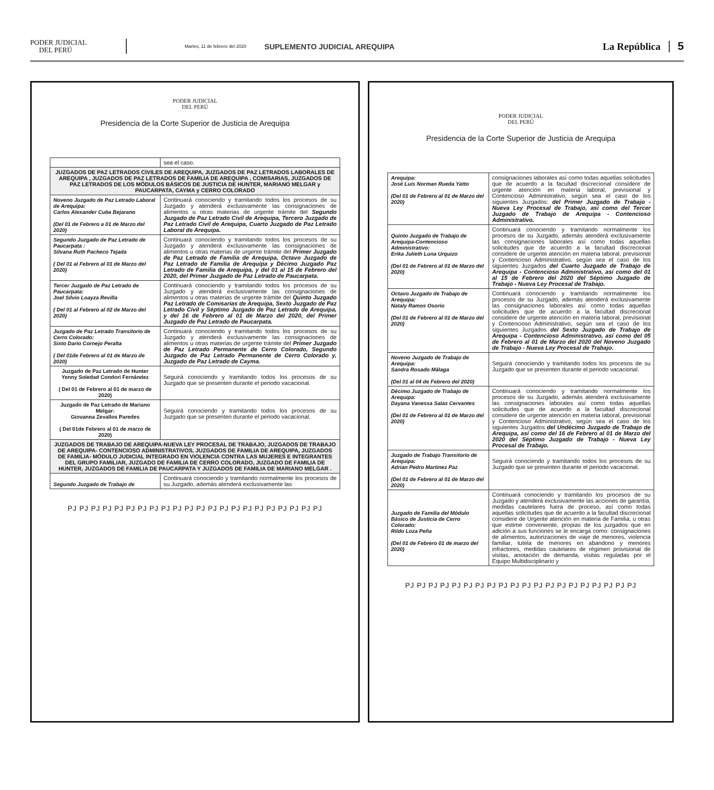PODER JUDICIAL
DEL PERÚ
Martes, 11 de febrero del 2020
SUPLEMENTO JUDICIAL AREQUIPA
La República 5
PODER JUDICIAL
DEL PERÚ
Presidencia de la Corte Superior de Justicia de Arequipa
| | sea el caso. |
| JUZGADOS DE PAZ LETRADOS CIVILES DE AREQUIPA, JUZGADOS DE PAZ LETRADOS LABORALES DE AREQUIPA , JUZGADOS DE PAZ LETRADOS DE FAMILIA DE AREQUIPA , COMISARIAS, JUZGADOS DE PAZ LETRADOS DE LOS MÓDULOS BÁSICOS DE JUSTICIA DE HUNTER, MARIANO MELGAR y PAUCARPATA, CAYMA y CERRO COLORADO | |
| Noveno Juzgado de Paz Letrado Laboral de Arequipa: Carlos Alexander Cuba Bejarano (Del 01 de Febrero a 01 de Marzo del 2020) | Continuará conociendo y tramitando todos los procesos de su Juzgado y atenderá exclusivamente las consignaciones de alimentos u otras materias de urgente trámite del Segundo Juzgado de Paz Letrado Civil de Arequipa, Tercero Juzgado de Paz Letrado Civil de Arequipa, Cuarto Juzgado de Paz Letrado Laboral de Arequipa. |
| Segundo Juzgado de Paz Letrado de Paucarpata : Silvana Ruth Pacheco Tejada ( Del 01 al Febrero al 01 de Marzo del 2020) | Continuará conociendo y tramitando todos los procesos de su Juzgado y atenderá exclusivamente las consignaciones de alimentos u otras materias de urgente trámite del Primer Juzgado de Paz Letrado de Familia de Arequipa, Octavo Juzgado de Paz Letrado de Familia de Arequipa y Décimo Juzgado Paz Letrado de Familia de Arequipa, y del 01 al 15 de Febrero del 2020, del Primer Juzgado de Paz Letrado de Paucarpata. |
| Tercer Juzgado de Paz Letrado de Paucarpata: Joel Silvio Loayza Revilla ( Del 01 al Febrero al 02 de Marzo del 2020) | Continuará conociendo y tramitando todos los procesos de su Juzgado y atenderá exclusivamente las consignaciones de alimentos u otras materias de urgente trámite del Quinto Juzgado Paz Letrado de Comisarias de Arequipa, Sexto Juzgado de Paz Letrado Civil y Séptimo Juzgado de Paz Letrado de Arequipa, y del 16 de Febrero al 01 de Marzo del 2020, del Primer Juzgado de Paz Letrado de Paucarpata. |
| Juzgado de Paz Letrado Transitorio de Cerro Colorado: Sixto Dario Cornejo Peralta ( Del 01de Febrero al 01 de Marzo de 2020) | Continuará conociendo y tramitando todos los procesos de su Juzgado y atenderá exclusivamente las consignaciones de alimentos u otras materias de urgente trámite del Primer Juzgado de Paz Letrado Permanente de Cerro Colorado, Segundo Juzgado de Paz Letrado Permanente de Cerro Colorado y, Juzgado de Paz Letrado de Cayma. |
| Juzgado de Paz Letrado de Hunter Yenny Soledad Condori Fernández ( Del 01 de Febrero al 01 de marzo de 2020) | Seguirá conociendo y tramitando todos los procesos de su Juzgado que se presenten durante el periodo vacacional. |
| Juzgado de Paz Letrado de Mariano Melgar: Giovanna Zevallos Paredes ( Del 01de Febrero al 01 de marzo de 2020) | Seguirá conociendo y tramitando todos los procesos de su Juzgado que se presenten durante el periodo vacacional. |
| JUZGADOS DE TRABAJO DE AREQUIPA-NUEVA LEY PROCESAL DE TRABAJO, JUZGADOS DE TRABAJO DE AREQUIPA- CONTENCIOSO ADMINISTRATIVOS, JUZGADOS DE FAMILIA DE AREQUIPA, JUZGADOS DE FAMILIA- MÓDULO JUDICIAL INTEGRADO EN VIOLENCIA CONTRA LAS MUJERES E INTEGRANTES DEL GRUPO FAMILIAR, JUZGADO DE FAMILIA DE CERRO COLORADO, JUZGADO DE FAMILIA DE HUNTER, JUZGADOS DE FAMILIA DE PAUCARPATA Y JUZGADOS DE FAMILIA DE MARIANO MELGAR . | |
| Segundo Juzgado de Trabajo de | Continuará conociendo y tramitando normalmente los procesos de su Juzgado, además atenderá exclusivamente las |
PJ PJ PJ PJ PJ PJ PJ PJ PJ PJ PJ PJ PJ PJ PJ PJ PJ PJ PJ PJ PJ PJ
PODER JUDICIAL
DEL PERÚ
Presidencia de la Corte Superior de Justicia de Arequipa
| Arequipa: José Luis Norman Rueda Yatto (Del 01 de Febrero al 01 de Marzo del 2020) | consignaciones laborales así como todas aquellas solicitudes que de acuerdo a la facultad discrecional considere de urgente atención en materia laboral, previsional y Contencioso Administrativo, según sea el caso de los siguientes Juzgados: del Primer Juzgado de Trabajo - Nueva Ley Procesal de Trabajo, así como del Tercer Juzgado de Trabajo de Arequipa - Contencioso Administrativo. |
| Quinto Juzgado de Trabajo de Arequipa-Contencioso Administrativo: Erika Julieth Luna Urquizo (Del 01 de Febrero al 01 de Marzo del 2020) | Continuará conociendo y tramitando normalmente los procesos de su Juzgado, además atenderá exclusivamente las consignaciones laborales así como todas aquellas solicitudes que de acuerdo a la facultad discrecional considere de urgente atención en materia laboral, previsional y Contencioso Administrativo, según sea el caso de los siguientes Juzgados del Cuarto Juzgado de Trabajo de Arequipa - Contencioso Administrativo, así como del 01 al 15 de Febrero del 2020 del Séptimo Juzgado de Trabajo - Nueva Ley Procesal de Trabajo. |
| Octavo Juzgado de Trabajo de Arequipa: Nataly Ramos Osorio (Del 01 de Febrero al 01 de Marzo del 2020) | Continuará conociendo y tramitando normalmente los procesos de su Juzgado, además atenderá exclusivamente las consignaciones laborales así como todas aquellas solicitudes que de acuerdo a la facultad discrecional considere de urgente atención en materia laboral, previsional y Contencioso Administrativo, según sea el caso de los siguientes Juzgados del Sexto Juzgado de Trabajo de Arequipa - Contencioso Administrativo, así como del 05 de Febrero al 01 de Marzo del 2020 del Noveno Juzgado de Trabajo - Nueva Ley Procesal de Trabajo. |
| Noveno Juzgado de Trabajo de Arequipa: Sandra Rosado Málaga (Del 01 al 04 de Febrero del 2020) | Seguirá conociendo y tramitando todos los procesos de su Juzgado que se presenten durante el periodo vacacional. |
| Décimo Juzgado de Trabajo de Arequipa: Dayana Vanessa Salas Cervantes (Del 01 de Febrero al 01 de Marzo del 2020) | Continuará conociendo y tramitando normalmente los procesos de su Juzgado, además atenderá exclusivamente las consignaciones laborales así como todas aquellas solicitudes que de acuerdo a la facultad discrecional considere de urgente atención en materia laboral, previsional y Contencioso Administrativo, según sea el caso de los siguientes Juzgados del Undécimo Juzgado de Trabajo de Arequipa, así como del 16 de Febrero al 01 de Marzo del 2020 del Séptimo Juzgado de Trabajo - Nueva Ley Procesal de Trabajo. |
| Juzgado de Trabajo Transitorio de Arequipa: Adrian Pedro Martinez Paz (Del 01 de Febrero al 01 de Marzo del 2020) | Seguirá conociendo y tramitando todos los procesos de su Juzgado que se presenten durante el periodo vacacional. |
| Juzgado de Familia del Módulo Básico de Justicia de Cerro Colorado: Rildo Loza Peña (Del 01 de Febrero 01 de marzo del 2020) | Continuará conociendo y tramitando los procesos de su Juzgado y atenderá exclusivamente las acciones de garantía, medidas cautelares fuera de proceso, así como todas aquellas solicitudes que de acuerdo a la facultad discrecional considere de Urgente atención en materia de Familia, u otras que estime conveniente, propias de los juzgados que en adición a sus funciones se le encarga como: consignaciones de alimentos, autorizaciones de viaje de menores, violencia familiar, tutela de menores en abandono y menores infractores, medidas cautelares de régimen provisional de visitas, anotación de demanda, visitas reguladas por el Equipo Multidisciplinario y |
PJ PJ PJ PJ PJ PJ PJ PJ PJ PJ PJ PJ PJ PJ PJ PJ PJ PJ PJ PJ